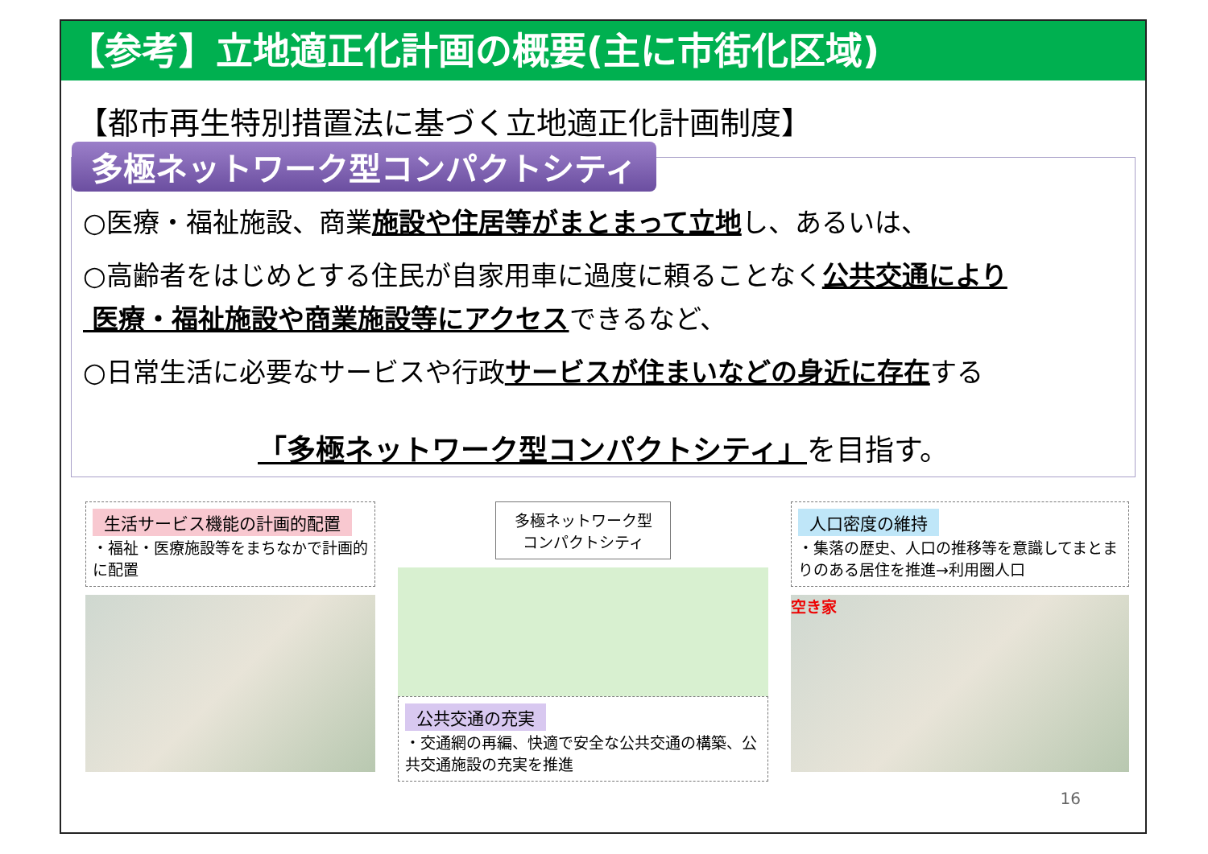【参考】立地適正化計画の概要(主に市街化区域)
【都市再生特別措置法に基づく立地適正化計画制度】
多極ネットワーク型コンパクトシティ
○医療・福祉施設、商業施設や住居等がまとまって立地し、あるいは、
○高齢者をはじめとする住民が自家用車に過度に頼ることなく公共交通により
医療・福祉施設や商業施設等にアクセスできるなど、
○日常生活に必要なサービスや行政サービスが住まいなどの身近に存在する
「多極ネットワーク型コンパクトシティ」を目指す。
生活サービス機能の計画的配置
・福祉・医療施設等をまちなかで計画的に配置
多極ネットワーク型
コンパクトシティ
公共交通の充実
・交通網の再編、快適で安全な公共交通の構築、公共交通施設の充実を推進
人口密度の維持
・集落の歴史、人口の推移等を意識してまとまりのある居住を推進→利用圏人口
空き家
16